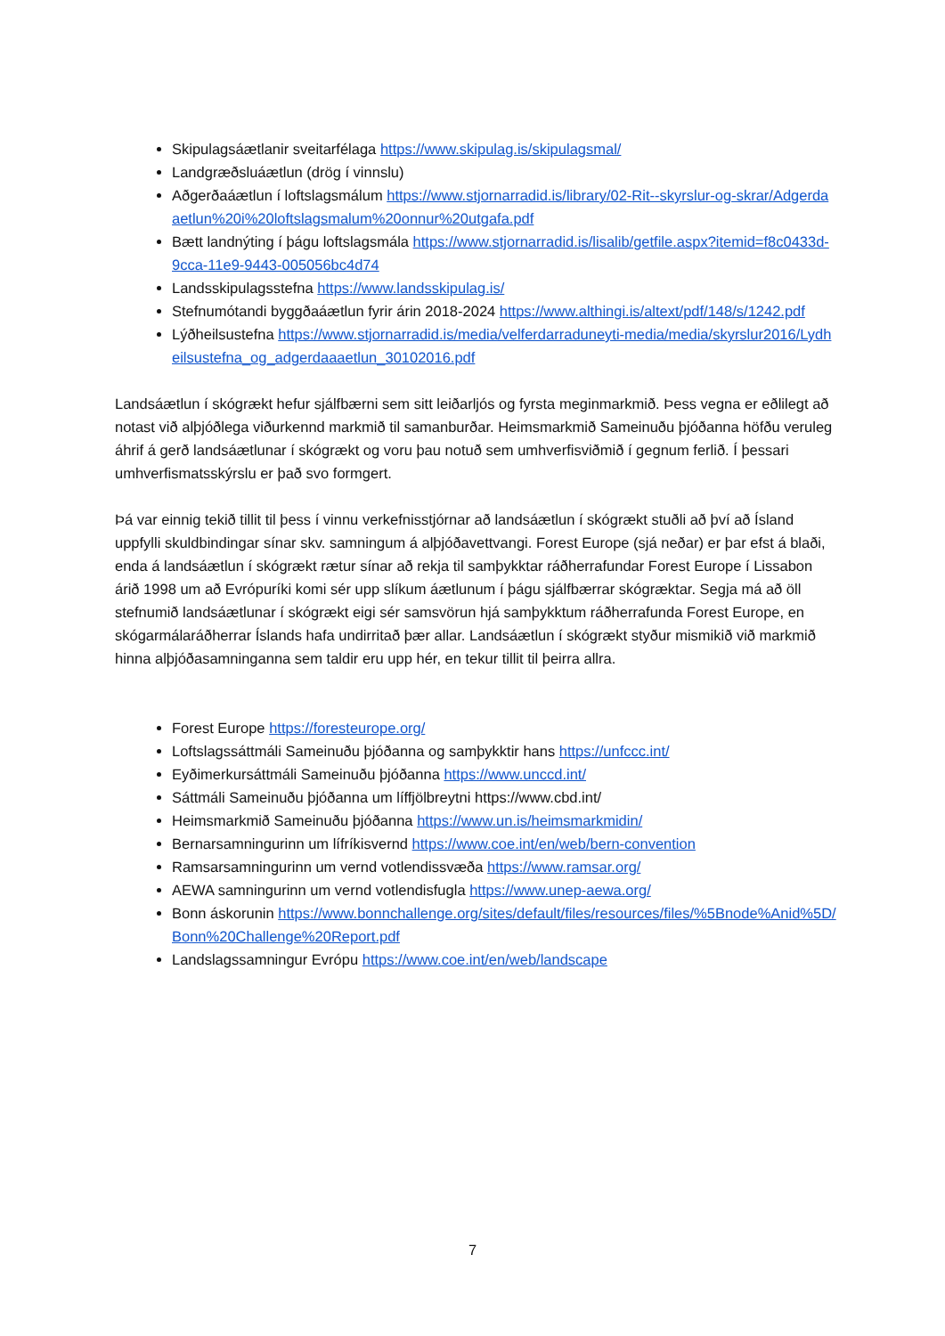Skipulagsáætlanir sveitarfélaga https://www.skipulag.is/skipulagsmal/
Landgræðsluáætlun (drög í vinnslu)
Aðgerðaáætlun í loftslagsmálum https://www.stjornarradid.is/library/02-Rit--skyrslur-og-skrar/Adgerdaaetlun%20i%20loftslagsmalum%20onnur%20utgafa.pdf
Bætt landnýting í þágu loftslagsmála https://www.stjornarradid.is/lisalib/getfile.aspx?itemid=f8c0433d-9cca-11e9-9443-005056bc4d74
Landsskipulagsstefna https://www.landsskipulag.is/
Stefnumótandi byggðaáætlun fyrir árin 2018-2024 https://www.althingi.is/altext/pdf/148/s/1242.pdf
Lýðheilsustefna https://www.stjornarradid.is/media/velferdarraduneyti-media/media/skyrslur2016/Lydheilsustefna_og_adgerdaaaetlun_30102016.pdf
Landsáætlun í skógrækt hefur sjálfbærni sem sitt leiðarljós og fyrsta meginmarkmið. Þess vegna er eðlilegt að notast við alþjóðlega viðurkennd markmið til samanburðar. Heimsmarkmið Sameinuðu þjóðanna höfðu veruleg áhrif á gerð landsáætlunar í skógrækt og voru þau notuð sem umhverfisviðmið í gegnum ferlið. Í þessari umhverfismatsskýrslu er það svo formgert.
Þá var einnig tekið tillit til þess í vinnu verkefnisstjórnar að landsáætlun í skógrækt stuðli að því að Ísland uppfylli skuldbindingar sínar skv. samningum á alþjóðavettvangi. Forest Europe (sjá neðar) er þar efst á blaði, enda á landsáætlun í skógrækt rætur sínar að rekja til samþykktar ráðherrafundar Forest Europe í Lissabon árið 1998 um að Evrópuríki komi sér upp slíkum áætlunum í þágu sjálfbærrar skógræktar. Segja má að öll stefnumið landsáætlunar í skógrækt eigi sér samsvörun hjá samþykktum ráðherrafunda Forest Europe, en skógarmálaráðherrar Íslands hafa undirritað þær allar. Landsáætlun í skógrækt styður mismikið við markmið hinna alþjóðasamninganna sem taldir eru upp hér, en tekur tillit til þeirra allra.
Forest Europe https://foresteurope.org/
Loftslagssáttmáli Sameinuðu þjóðanna og samþykktir hans https://unfccc.int/
Eyðimerkursáttmáli Sameinuðu þjóðanna https://www.unccd.int/
Sáttmáli Sameinuðu þjóðanna um líffjölbreytni https://www.cbd.int/
Heimsmarkmið Sameinuðu þjóðanna https://www.un.is/heimsmarkmidin/
Bernarsamningurinn um lífríkisvernd https://www.coe.int/en/web/bern-convention
Ramsarsamningurinn um vernd votlendissvæða https://www.ramsar.org/
AEWA samningurinn um vernd votlendisfugla https://www.unep-aewa.org/
Bonn áskorunin https://www.bonnchallenge.org/sites/default/files/resources/files/%5Bnode%Anid%5D/Bonn%20Challenge%20Report.pdf
Landslagssamningur Evrópu https://www.coe.int/en/web/landscape
7